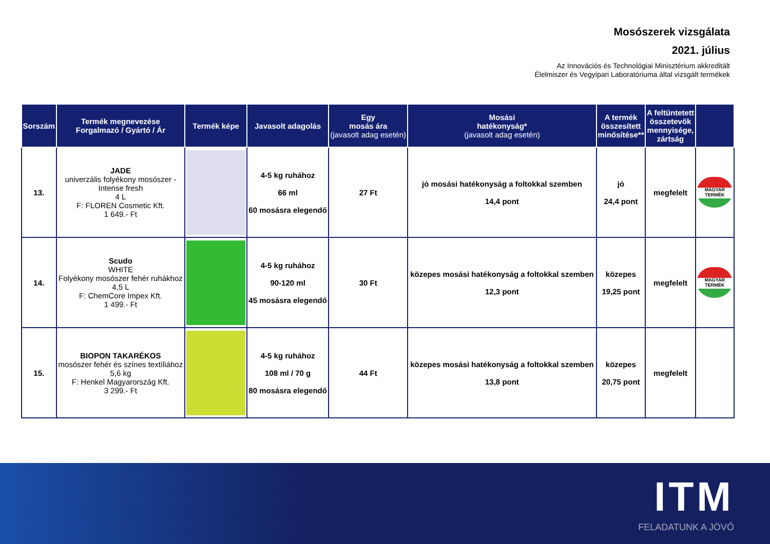Mosószerek vizsgálata
2021. július
Az Innovációs és Technológiai Minisztérium akkreditált
Élelmiszer és Vegyipari Laboratóriuma által vizsgált termékek
| Sorszám | Termék megnevezése Forgalmazó / Gyártó / Ár | Termék képe | Javasolt adagolás | Egy mosás ára (javasolt adag esetén) | Mosási hatékonyság* (javasolt adag esetén) | A termék összesített minősítése** | A feltüntetett összetevők mennyisége, zártság | |
| --- | --- | --- | --- | --- | --- | --- | --- | --- |
| 13. | JADE univerzális folyékony mosószer - Intense fresh 4 L F: FLOREN Cosmetic Kft. 1 649.- Ft | | 4-5 kg ruhához 66 ml 60 mosásra elegendő | 27 Ft | jó mosási hatékonyság a foltokkal szemben 14,4 pont | jó 24,4 pont | megfelelt | MAGYAR TERMÉK |
| 14. | Scudo WHITE Folyékony mosószer fehér ruhákhoz 4,5 L F: ChemCore Impex Kft. 1 499.- Ft | | 4-5 kg ruhához 90-120 ml 45 mosásra elegendő | 30 Ft | közepes mosási hatékonyság a foltokkal szemben 12,3 pont | közepes 19,25 pont | megfelelt | MAGYAR TERMÉK |
| 15. | BIOPON TAKARÉKOS mosószer fehér és színes textíliához 5,6 kg F: Henkel Magyarország Kft. 3 299.- Ft | | 4-5 kg ruhához 108 ml / 70 g 80 mosásra elegendő | 44 Ft | közepes mosási hatékonyság a foltokkal szemben 13,8 pont | közepes 20,75 pont | megfelelt | |
ITM
FELADATUNK A JÖVŐ